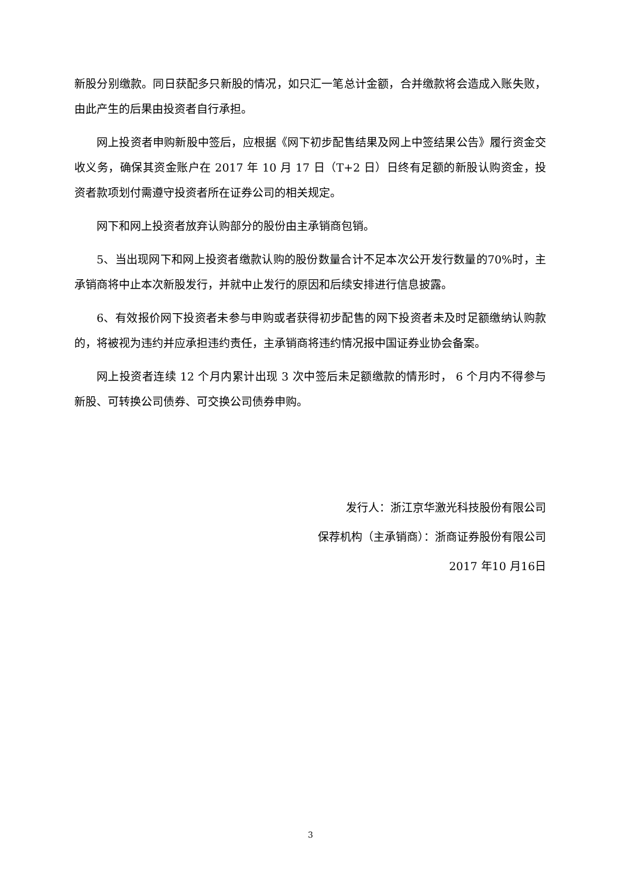新股分别缴款。同日获配多只新股的情况，如只汇一笔总计金额，合并缴款将会造成入账失败，由此产生的后果由投资者自行承担。
网上投资者申购新股中签后，应根据《网下初步配售结果及网上中签结果公告》履行资金交收义务，确保其资金账户在 2017 年 10 月 17 日（T+2 日）日终有足额的新股认购资金，投资者款项划付需遵守投资者所在证券公司的相关规定。
网下和网上投资者放弃认购部分的股份由主承销商包销。
5、当出现网下和网上投资者缴款认购的股份数量合计不足本次公开发行数量的70%时，主承销商将中止本次新股发行，并就中止发行的原因和后续安排进行信息披露。
6、有效报价网下投资者未参与申购或者获得初步配售的网下投资者未及时足额缴纳认购款的，将被视为违约并应承担违约责任，主承销商将违约情况报中国证券业协会备案。
网上投资者连续 12 个月内累计出现 3 次中签后未足额缴款的情形时， 6 个月内不得参与新股、可转换公司债券、可交换公司债券申购。
发行人：浙江京华激光科技股份有限公司
保荐机构（主承销商）：浙商证券股份有限公司
2017 年10 月16日
3